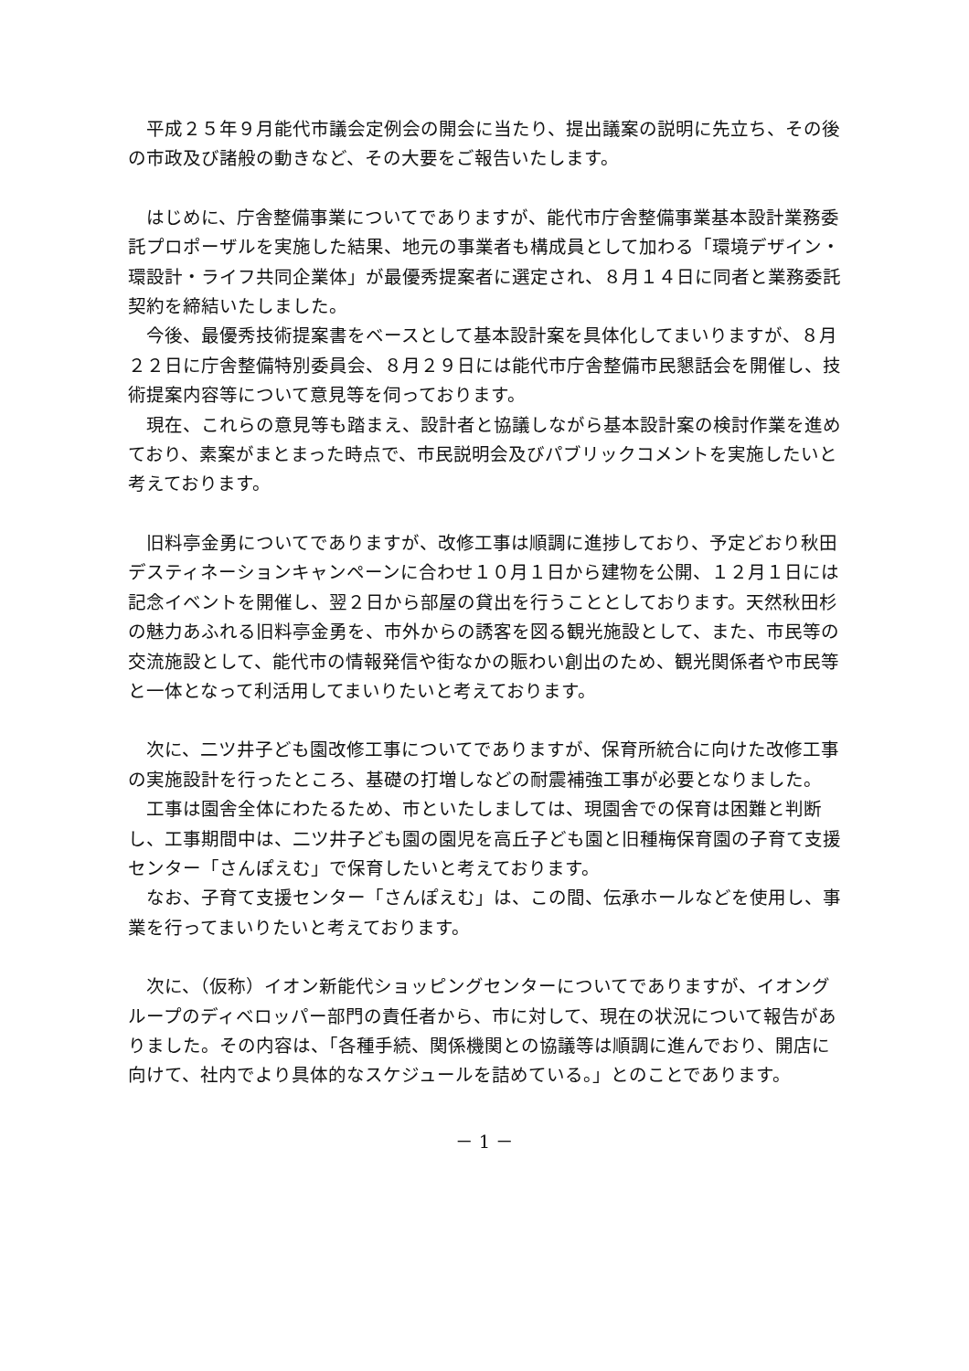平成２５年９月能代市議会定例会の開会に当たり、提出議案の説明に先立ち、その後の市政及び諸般の動きなど、その大要をご報告いたします。
はじめに、庁舎整備事業についてでありますが、能代市庁舎整備事業基本設計業務委託プロポーザルを実施した結果、地元の事業者も構成員として加わる「環境デザイン・環設計・ライフ共同企業体」が最優秀提案者に選定され、８月１４日に同者と業務委託契約を締結いたしました。
今後、最優秀技術提案書をベースとして基本設計案を具体化してまいりますが、８月２２日に庁舎整備特別委員会、８月２９日には能代市庁舎整備市民懇話会を開催し、技術提案内容等について意見等を伺っております。
現在、これらの意見等も踏まえ、設計者と協議しながら基本設計案の検討作業を進めており、素案がまとまった時点で、市民説明会及びパブリックコメントを実施したいと考えております。
旧料亭金勇についてでありますが、改修工事は順調に進捗しており、予定どおり秋田デスティネーションキャンペーンに合わせ１０月１日から建物を公開、１２月１日には記念イベントを開催し、翌２日から部屋の貸出を行うこととしております。天然秋田杉の魅力あふれる旧料亭金勇を、市外からの誘客を図る観光施設として、また、市民等の交流施設として、能代市の情報発信や街なかの賑わい創出のため、観光関係者や市民等と一体となって利活用してまいりたいと考えております。
次に、二ツ井子ども園改修工事についてでありますが、保育所統合に向けた改修工事の実施設計を行ったところ、基礎の打増しなどの耐震補強工事が必要となりました。
工事は園舎全体にわたるため、市といたしましては、現園舎での保育は困難と判断し、工事期間中は、二ツ井子ども園の園児を高丘子ども園と旧種梅保育園の子育て支援センター「さんぽえむ」で保育したいと考えております。
なお、子育て支援センター「さんぽえむ」は、この間、伝承ホールなどを使用し、事業を行ってまいりたいと考えております。
次に、（仮称）イオン新能代ショッピングセンターについてでありますが、イオングループのディベロッパー部門の責任者から、市に対して、現在の状況について報告がありました。その内容は、「各種手続、関係機関との協議等は順調に進んでおり、開店に向けて、社内でより具体的なスケジュールを詰めている。」とのことであります。
－ 1 －